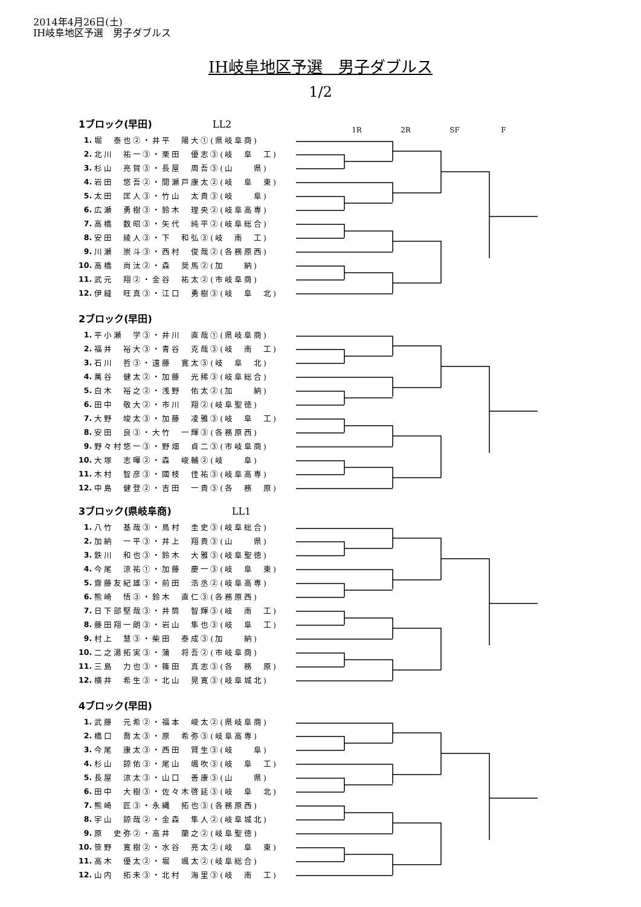2014年4月26日(土)
IH岐阜地区予選　男子ダブルス
IH岐阜地区予選　男子ダブルス
1/2
1R 2R SF F
1ブロック(早田) LL2
| 1. | 堀 泰也②・井平 陽大①(県岐阜商) |
| 2. | 北川 祐一③・栗田 優志③(岐 阜 工) |
| 3. | 杉山 亮賀③・長屋 周吾③(山 県) |
| 4. | 岩田 悠吾②・間瀬戸康太②(岐 阜 東) |
| 5. | 太田 匡人③・竹山 太貴③(岐 阜) |
| 6. | 広瀬 勇樹③・鈴木 理央②(岐阜高専) |
| 7. | 高橋 数昭③・矢代 純平②(岐阜総合) |
| 8. | 安田 綾人③・下 和弘③(岐 南 工) |
| 9. | 川瀬 崇斗③・西村 俊哉②(各務原西) |
| 10. | 高橋 尚汰②・森 奨馬②(加 納) |
| 11. | 武元 翔②・金谷 祐太②(市岐阜商) |
| 12. | 伊縫 旺真③・江口 勇樹③(岐 阜 北) |
2ブロック(早田)
| 1. | 平小瀬 学③・井川 直哉①(県岐阜商) |
| 2. | 福井 裕大③・青谷 克哉③(岐 南 工) |
| 3. | 石川 哲③・遠藤 寛太③(岐 阜 北) |
| 4. | 萬谷 健太②・加藤 光稀③(岐阜総合) |
| 5. | 白木 裕之②・浅野 佑太②(加 納) |
| 6. | 田中 敬大②・市川 翔②(岐阜聖徳) |
| 7. | 大野 竣太③・加藤 凌雅③(岐 阜 工) |
| 8. | 安田 良③・大竹 一輝③(各務原西) |
| 9. | 野々村悠一③・野畑 貞二③(市岐阜商) |
| 10. | 大塚 志暉②・森 峻輔②(岐 阜) |
| 11. | 木村 智彦③・國枝 佳祐③(岐阜高専) |
| 12. | 中島 健登②・吉田 一貴③(各 務 原) |
3ブロック(県岐阜商) LL1
| 1. | 八竹 基哉③・鳥村 圭史③(岐阜総合) |
| 2. | 加納 一平③・井上 翔貴③(山 県) |
| 3. | 鉄川 和也③・鈴木 大雅③(岐阜聖徳) |
| 4. | 今尾 涼祐①・加藤 慶一③(岐 阜 東) |
| 5. | 齋藤友紀雄③・前田 浩丞②(岐阜高専) |
| 6. | 熊崎 悟③・鈴木 直仁③(各務原西) |
| 7. | 日下部堅哉③・井筒 智輝③(岐 南 工) |
| 8. | 藤田翔一朗③・岩山 隼也③(岐 阜 工) |
| 9. | 村上 慧③・柴田 泰成③(加 納) |
| 10. | 二之湯拓実③・蒲 将吾②(市岐阜商) |
| 11. | 三島 力也③・篠田 真志③(各 務 原) |
| 12. | 横井 希生③・北山 晃寛③(岐阜城北) |
4ブロック(早田)
| 1. | 武藤 元希②・福本 峻太②(県岐阜商) |
| 2. | 橋口 喬太③・原 希弥③(岐阜高専) |
| 3. | 今尾 康太③・西田 賢生③(岐 阜) |
| 4. | 杉山 諒佑③・尾山 颯吹③(岐 阜 工) |
| 5. | 長屋 涼太③・山口 善康③(山 県) |
| 6. | 田中 大樹③・佐々木啓延③(岐 阜 北) |
| 7. | 熊崎 匠③・永縄 拓也③(各務原西) |
| 8. | 宇山 諒哉②・金森 隼人②(岐阜城北) |
| 9. | 原 史弥②・高井 蘭之②(岐阜聖徳) |
| 10. | 笹野 寛樹②・水谷 亮太②(岐 阜 東) |
| 11. | 高木 優太②・堀 颯太②(岐阜総合) |
| 12. | 山内 拓未③・北村 海里③(岐 南 工) |